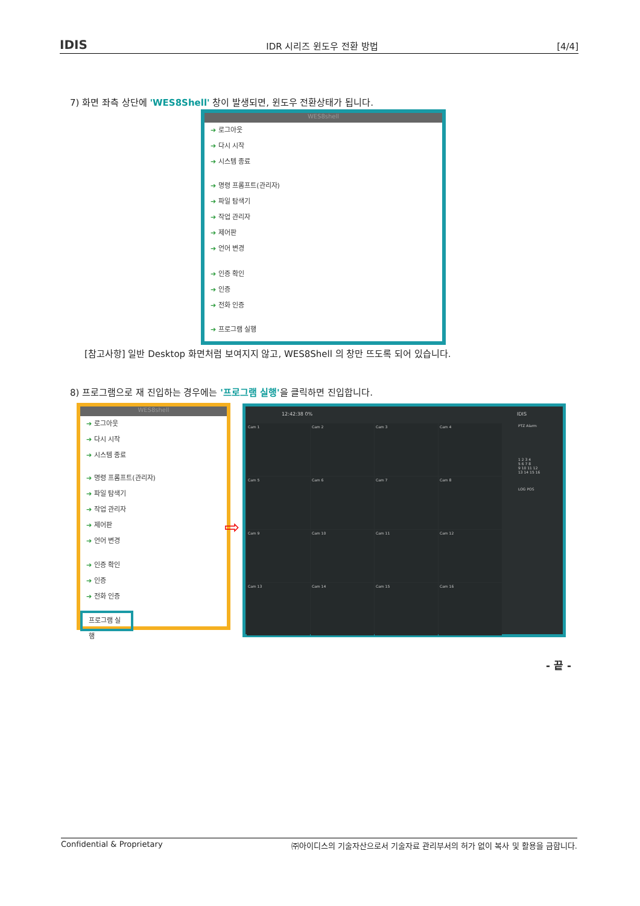IDIS IDR 시리즈 윈도우 전환 방법 [4/4]
7) 화면 좌측 상단에 'WES8Shell' 창이 발생되면, 윈도우 전환상태가 됩니다.
WES8shell
➔ 로그아웃
➔ 다시 시작
➔ 시스템 종료
➔ 명령 프롬프트(관리자)
➔ 파일 탐색기
➔ 작업 관리자
➔ 제어판
➔ 언어 변경
➔ 인증 확인
➔ 인증
➔ 전화 인증
➔ 프로그램 실행
[참고사항] 일반 Desktop 화면처럼 보여지지 않고, WES8Shell 의 창만 뜨도록 되어 있습니다.
8) 프로그램으로 재 진입하는 경우에는 '프로그램 실행'을 클릭하면 진입합니다.
WES8shell
➔ 로그아웃
➔ 다시 시작
➔ 시스템 종료
➔ 명령 프롬프트(관리자)
➔ 파일 탐색기
➔ 작업 관리자
➔ 제어판
➔ 언어 변경
➔ 인증 확인
➔ 인증
➔ 전화 인증
프로그램 실행
⇨
12:42:38 0% IDIS
Cam 1
Cam 2
Cam 3
Cam 4
Cam 5
Cam 6
Cam 7
Cam 8
Cam 9
Cam 10
Cam 11
Cam 12
Cam 13
Cam 14
Cam 15
Cam 16
PTZ Alarm
1 2 3 4
5 6 7 8
9 10 11 12
13 14 15 16
LOG POS
- 끝 -
Confidential & Proprietary ㈜아이디스의 기술자산으로서 기술자료 관리부서의 허가 없이 복사 및 활용을 금합니다.